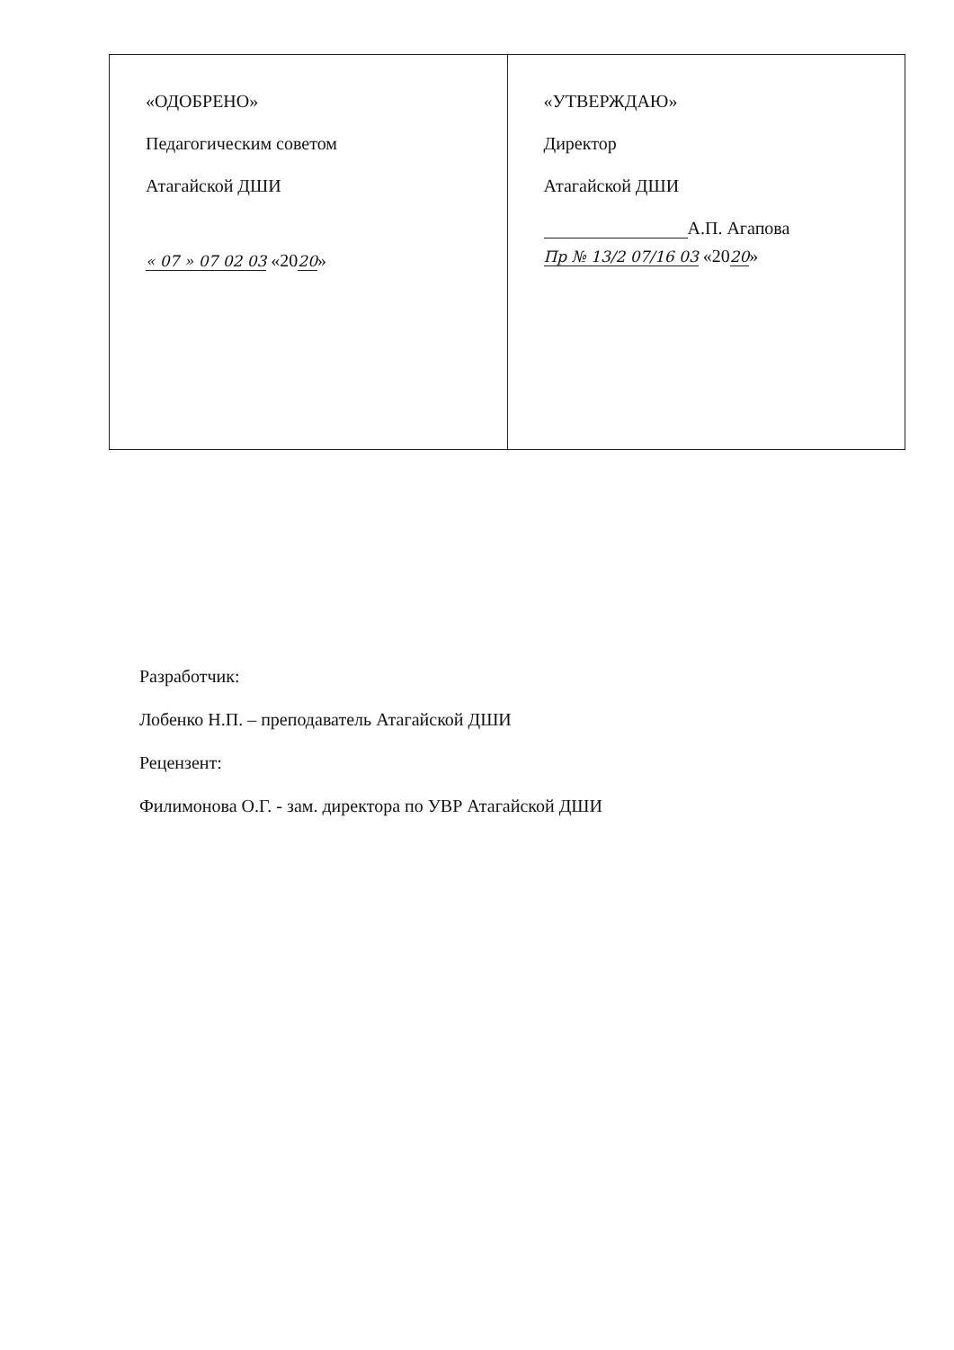| «ОДОБРЕНО» Педагогическим советом Атагайской ДШИ « 07 » 07 02 03 «20 20 » | «УТВЕРЖДАЮ» Директор Атагайской ДШИ А.П. Агапова Пр № 13/2 07/16 03 «20 20 » |
Разработчик:
Лобенко Н.П. – преподаватель Атагайской ДШИ
Рецензент:
Филимонова О.Г. - зам. директора по УВР Атагайской ДШИ